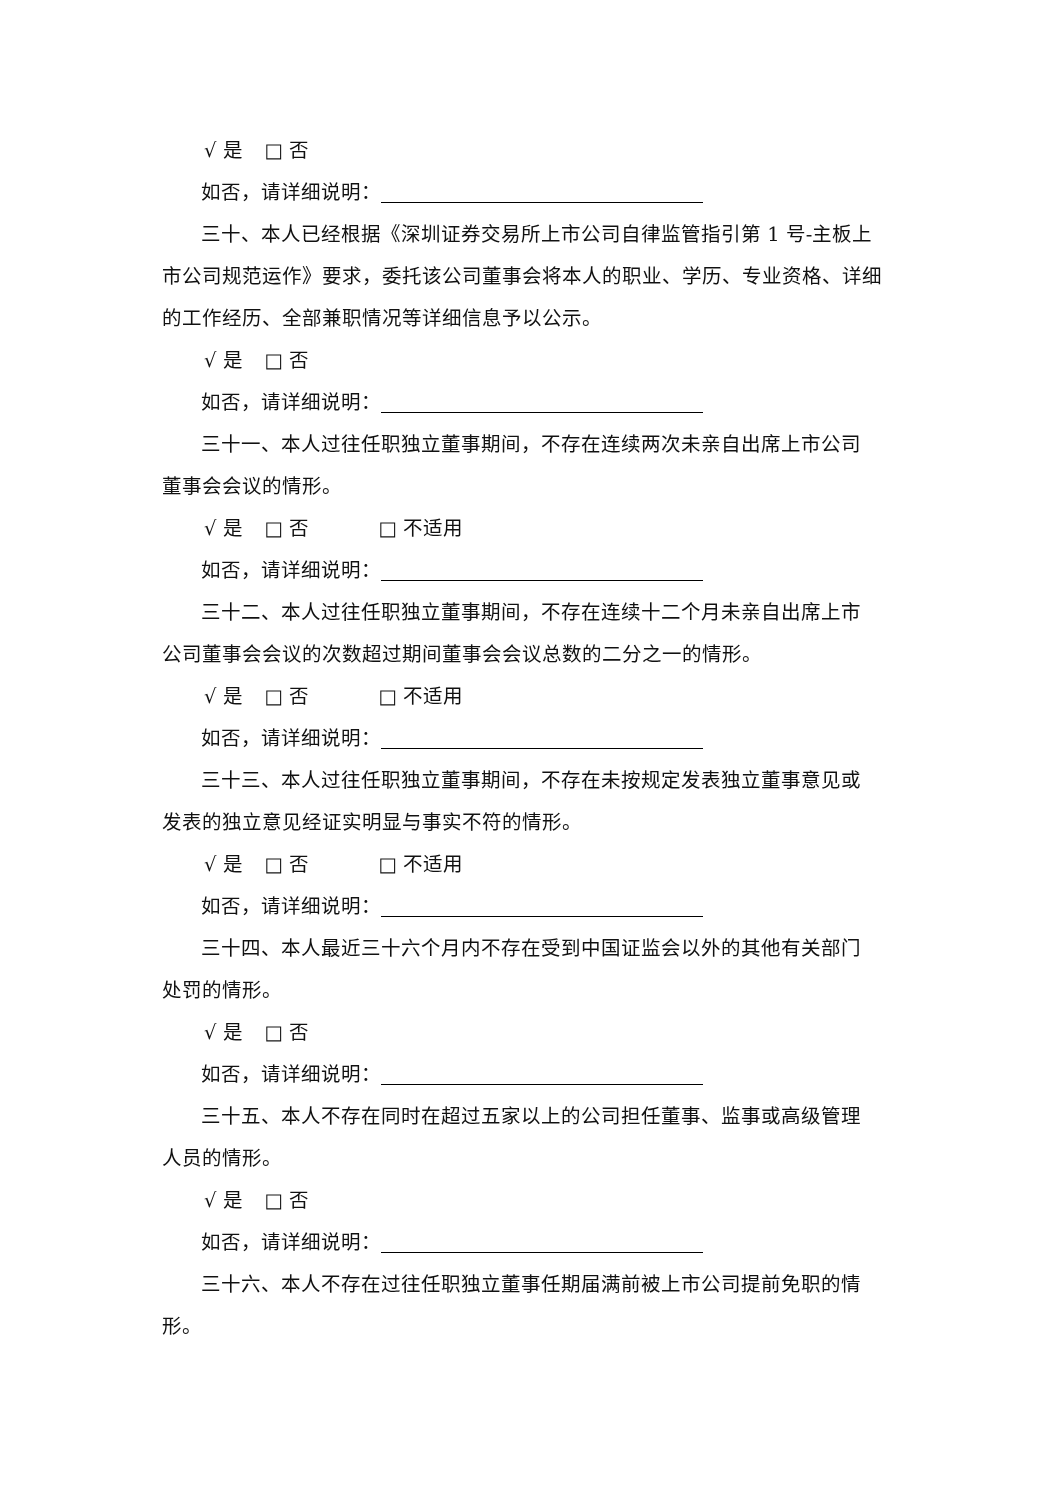√ 是 □ 否
如否，请详细说明：
三十、本人已经根据《深圳证券交易所上市公司自律监管指引第 1 号-主板上
市公司规范运作》要求，委托该公司董事会将本人的职业、学历、专业资格、详细的工作经历、全部兼职情况等详细信息予以公示。
√ 是 □ 否
如否，请详细说明：
三十一、本人过往任职独立董事期间，不存在连续两次未亲自出席上市公司
董事会会议的情形。
√ 是 □ 否 □ 不适用
如否，请详细说明：
三十二、本人过往任职独立董事期间，不存在连续十二个月未亲自出席上市
公司董事会会议的次数超过期间董事会会议总数的二分之一的情形。
√ 是 □ 否 □ 不适用
如否，请详细说明：
三十三、本人过往任职独立董事期间，不存在未按规定发表独立董事意见或
发表的独立意见经证实明显与事实不符的情形。
√ 是 □ 否 □ 不适用
如否，请详细说明：
三十四、本人最近三十六个月内不存在受到中国证监会以外的其他有关部门
处罚的情形。
√ 是 □ 否
如否，请详细说明：
三十五、本人不存在同时在超过五家以上的公司担任董事、监事或高级管理
人员的情形。
√ 是 □ 否
如否，请详细说明：
三十六、本人不存在过往任职独立董事任期届满前被上市公司提前免职的情
形。